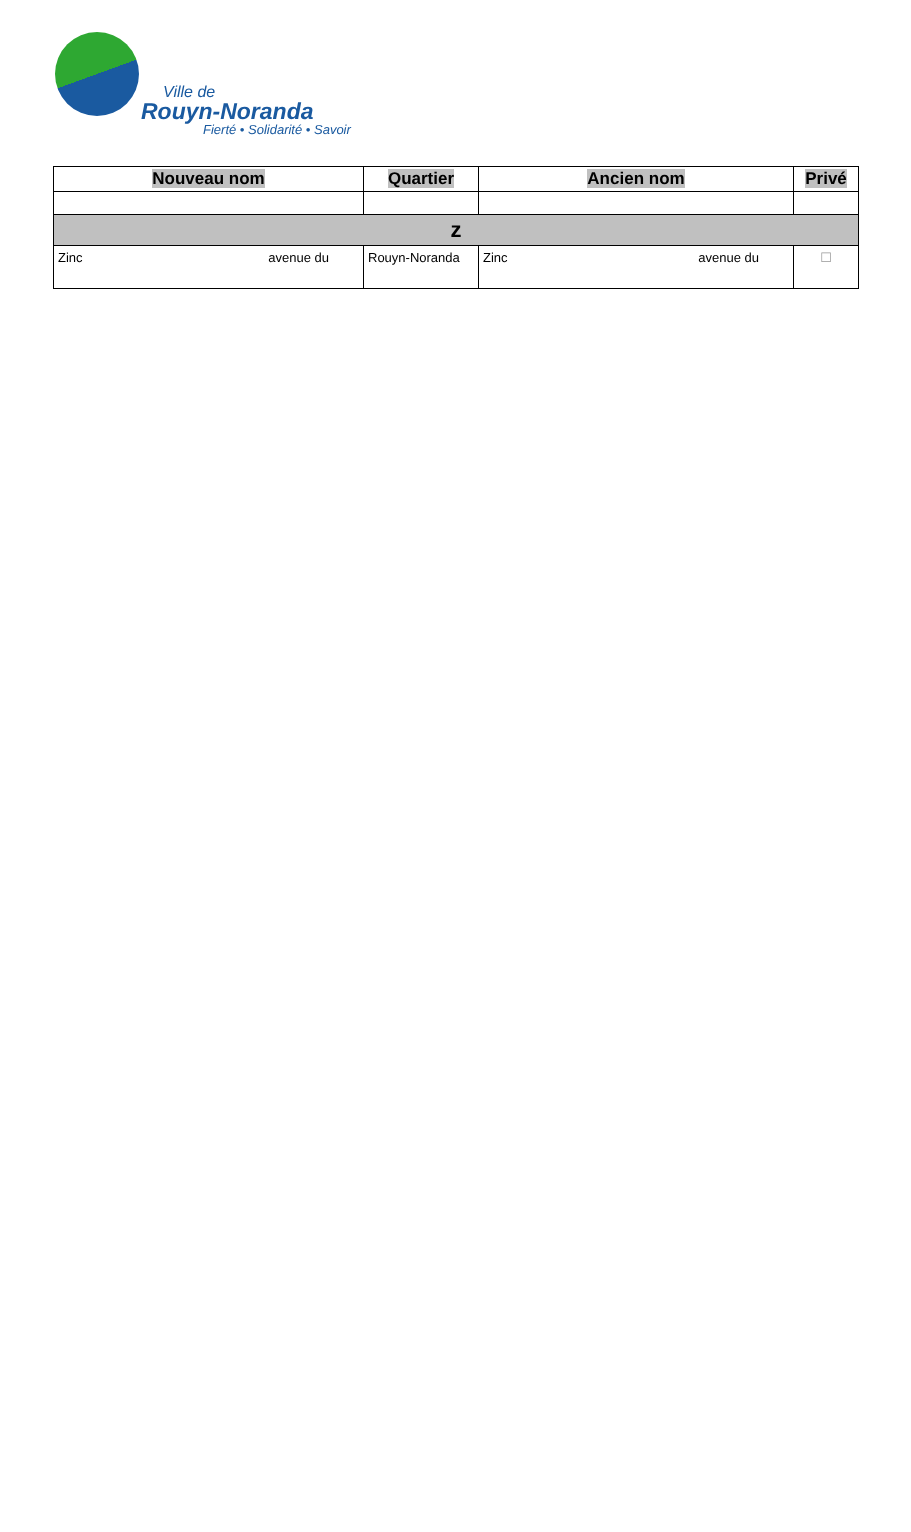Ville de
Rouyn-Noranda
Fierté • Solidarité • Savoir
| Nouveau nom | Quartier | Ancien nom | Privé |
| --- | --- | --- | --- |
| z | | | |
| Zinc avenue du | Rouyn-Noranda | Zinc avenue du | ☐ |